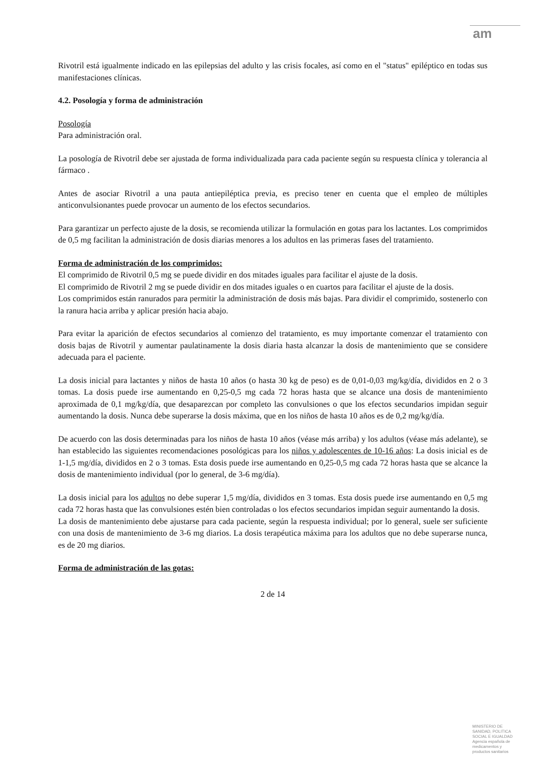am
Rivotril está igualmente indicado en las epilepsias del adulto y las crisis focales, así como en el "status" epiléptico en todas sus manifestaciones clínicas.
4.2. Posología y forma de administración
Posología
Para administración oral.
La posología de Rivotril debe ser ajustada de forma individualizada para cada paciente según su respuesta clínica y tolerancia al fármaco .
Antes de asociar Rivotril a una pauta antiepiléptica previa, es preciso tener en cuenta que el empleo de múltiples anticonvulsionantes puede provocar un aumento de los efectos secundarios.
Para garantizar un perfecto ajuste de la dosis, se recomienda utilizar la formulación en gotas para los lactantes. Los comprimidos de 0,5 mg facilitan la administración de dosis diarias menores a los adultos en las primeras fases del tratamiento.
Forma de administración de los comprimidos:
El comprimido de Rivotril 0,5 mg se puede dividir en dos mitades iguales para facilitar el ajuste de la dosis.
El comprimido de Rivotril 2 mg se puede dividir en dos mitades iguales o en cuartos para facilitar el ajuste de la dosis.
Los comprimidos están ranurados para permitir la administración de dosis más bajas. Para dividir el comprimido, sostenerlo con la ranura hacia arriba y aplicar presión hacia abajo.
Para evitar la aparición de efectos secundarios al comienzo del tratamiento, es muy importante comenzar el tratamiento con dosis bajas de Rivotril y aumentar paulatinamente la dosis diaria hasta alcanzar la dosis de mantenimiento que se considere adecuada para el paciente.
La dosis inicial para lactantes y niños de hasta 10 años (o hasta 30 kg de peso) es de 0,01-0,03 mg/kg/día, divididos en 2 o 3 tomas. La dosis puede irse aumentando en 0,25-0,5 mg cada 72 horas hasta que se alcance una dosis de mantenimiento aproximada de 0,1 mg/kg/día, que desaparezcan por completo las convulsiones o que los efectos secundarios impidan seguir aumentando la dosis. Nunca debe superarse la dosis máxima, que en los niños de hasta 10 años es de 0,2 mg/kg/día.
De acuerdo con las dosis determinadas para los niños de hasta 10 años (véase más arriba) y los adultos (véase más adelante), se han establecido las siguientes recomendaciones posológicas para los niños y adolescentes de 10-16 años: La dosis inicial es de 1-1,5 mg/día, divididos en 2 o 3 tomas. Esta dosis puede irse aumentando en 0,25-0,5 mg cada 72 horas hasta que se alcance la dosis de mantenimiento individual (por lo general, de 3-6 mg/día).
La dosis inicial para los adultos no debe superar 1,5 mg/día, divididos en 3 tomas. Esta dosis puede irse aumentando en 0,5 mg cada 72 horas hasta que las convulsiones estén bien controladas o los efectos secundarios impidan seguir aumentando la dosis.
La dosis de mantenimiento debe ajustarse para cada paciente, según la respuesta individual; por lo general, suele ser suficiente con una dosis de mantenimiento de 3-6 mg diarios. La dosis terapéutica máxima para los adultos que no debe superarse nunca, es de 20 mg diarios.
Forma de administración de las gotas:
2 de 14
MINISTERIO DE
SANIDAD, POLITICA
SOCIAL E IGUALDAD
Agencia española de
medicamentos y
productos sanitarios